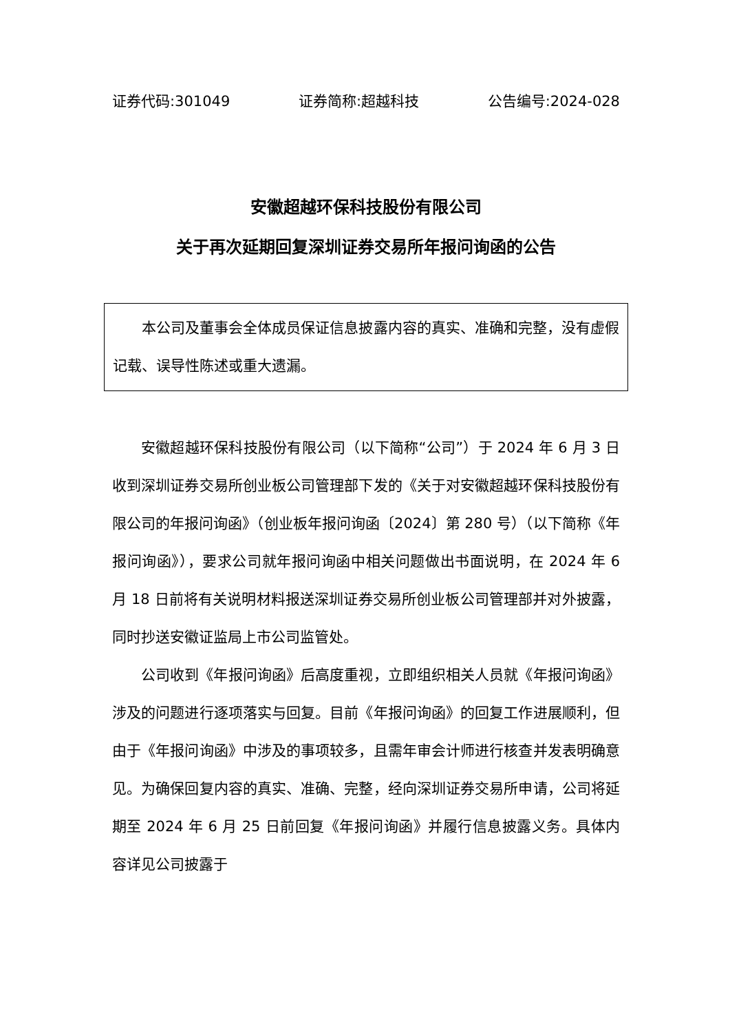证券代码:301049 证券简称:超越科技 公告编号:2024-028
安徽超越环保科技股份有限公司
关于再次延期回复深圳证券交易所年报问询函的公告
本公司及董事会全体成员保证信息披露内容的真实、准确和完整，没有虚假记载、误导性陈述或重大遗漏。
安徽超越环保科技股份有限公司（以下简称“公司”）于 2024 年 6 月 3 日收到深圳证券交易所创业板公司管理部下发的《关于对安徽超越环保科技股份有限公司的年报问询函》（创业板年报问询函〔2024〕第 280 号）（以下简称《年报问询函》），要求公司就年报问询函中相关问题做出书面说明，在 2024 年 6 月 18 日前将有关说明材料报送深圳证券交易所创业板公司管理部并对外披露，同时抄送安徽证监局上市公司监管处。
公司收到《年报问询函》后高度重视，立即组织相关人员就《年报问询函》涉及的问题进行逐项落实与回复。目前《年报问询函》的回复工作进展顺利，但由于《年报问询函》中涉及的事项较多，且需年审会计师进行核查并发表明确意见。为确保回复内容的真实、准确、完整，经向深圳证券交易所申请，公司将延期至 2024 年 6 月 25 日前回复《年报问询函》并履行信息披露义务。具体内容详见公司披露于